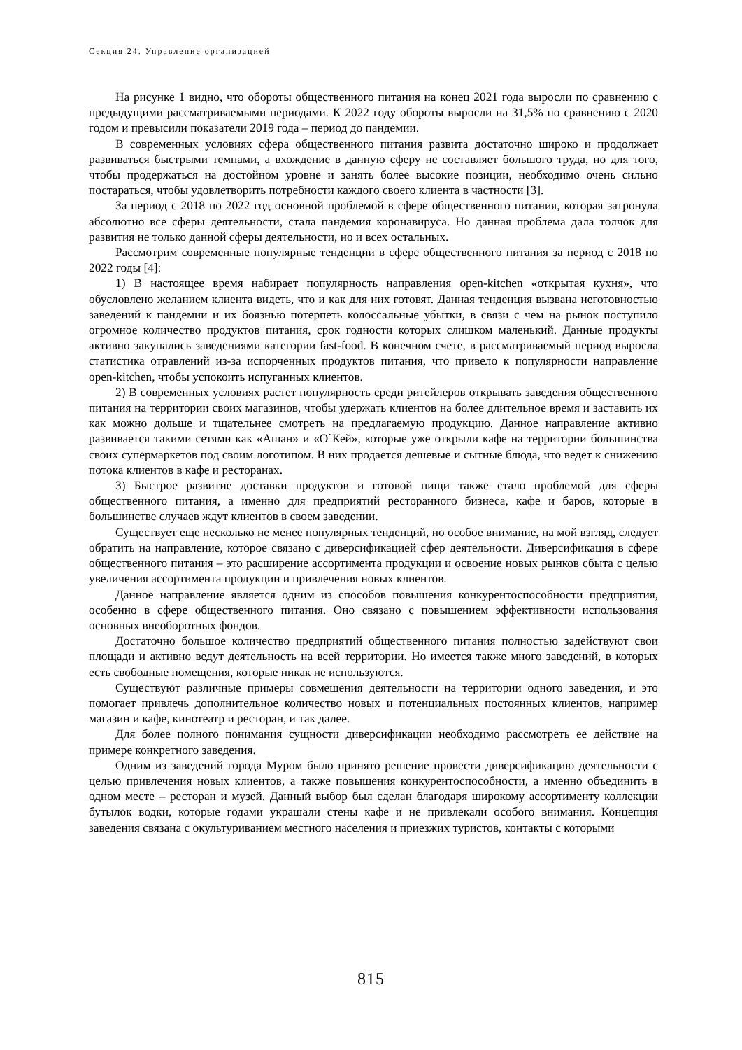Секция 24. Управление организацией
На рисунке 1 видно, что обороты общественного питания на конец 2021 года выросли по сравнению с предыдущими рассматриваемыми периодами. К 2022 году обороты выросли на 31,5% по сравнению с 2020 годом и превысили показатели 2019 года – период до пандемии.
В современных условиях сфера общественного питания развита достаточно широко и продолжает развиваться быстрыми темпами, а вхождение в данную сферу не составляет большого труда, но для того, чтобы продержаться на достойном уровне и занять более высокие позиции, необходимо очень сильно постараться, чтобы удовлетворить потребности каждого своего клиента в частности [3].
За период с 2018 по 2022 год основной проблемой в сфере общественного питания, которая затронула абсолютно все сферы деятельности, стала пандемия коронавируса. Но данная проблема дала толчок для развития не только данной сферы деятельности, но и всех остальных.
Рассмотрим современные популярные тенденции в сфере общественного питания за период с 2018 по 2022 годы [4]:
1) В настоящее время набирает популярность направления open-kitchen «открытая кухня», что обусловлено желанием клиента видеть, что и как для них готовят. Данная тенденция вызвана неготовностью заведений к пандемии и их боязнью потерпеть колоссальные убытки, в связи с чем на рынок поступило огромное количество продуктов питания, срок годности которых слишком маленький. Данные продукты активно закупались заведениями категории fast-food. В конечном счете, в рассматриваемый период выросла статистика отравлений из-за испорченных продуктов питания, что привело к популярности направление open-kitchen, чтобы успокоить испуганных клиентов.
2) В современных условиях растет популярность среди ритейлеров открывать заведения общественного питания на территории своих магазинов, чтобы удержать клиентов на более длительное время и заставить их как можно дольше и тщательнее смотреть на предлагаемую продукцию. Данное направление активно развивается такими сетями как «Ашан» и «О`Кей», которые уже открыли кафе на территории большинства своих супермаркетов под своим логотипом. В них продается дешевые и сытные блюда, что ведет к снижению потока клиентов в кафе и ресторанах.
3) Быстрое развитие доставки продуктов и готовой пищи также стало проблемой для сферы общественного питания, а именно для предприятий ресторанного бизнеса, кафе и баров, которые в большинстве случаев ждут клиентов в своем заведении.
Существует еще несколько не менее популярных тенденций, но особое внимание, на мой взгляд, следует обратить на направление, которое связано с диверсификацией сфер деятельности. Диверсификация в сфере общественного питания – это расширение ассортимента продукции и освоение новых рынков сбыта с целью увеличения ассортимента продукции и привлечения новых клиентов.
Данное направление является одним из способов повышения конкурентоспособности предприятия, особенно в сфере общественного питания. Оно связано с повышением эффективности использования основных внеоборотных фондов.
Достаточно большое количество предприятий общественного питания полностью задействуют свои площади и активно ведут деятельность на всей территории. Но имеется также много заведений, в которых есть свободные помещения, которые никак не используются.
Существуют различные примеры совмещения деятельности на территории одного заведения, и это помогает привлечь дополнительное количество новых и потенциальных постоянных клиентов, например магазин и кафе, кинотеатр и ресторан, и так далее.
Для более полного понимания сущности диверсификации необходимо рассмотреть ее действие на примере конкретного заведения.
Одним из заведений города Муром было принято решение провести диверсификацию деятельности с целью привлечения новых клиентов, а также повышения конкурентоспособности, а именно объединить в одном месте – ресторан и музей. Данный выбор был сделан благодаря широкому ассортименту коллекции бутылок водки, которые годами украшали стены кафе и не привлекали особого внимания. Концепция заведения связана с окультуриванием местного населения и приезжих туристов, контакты с которыми
815